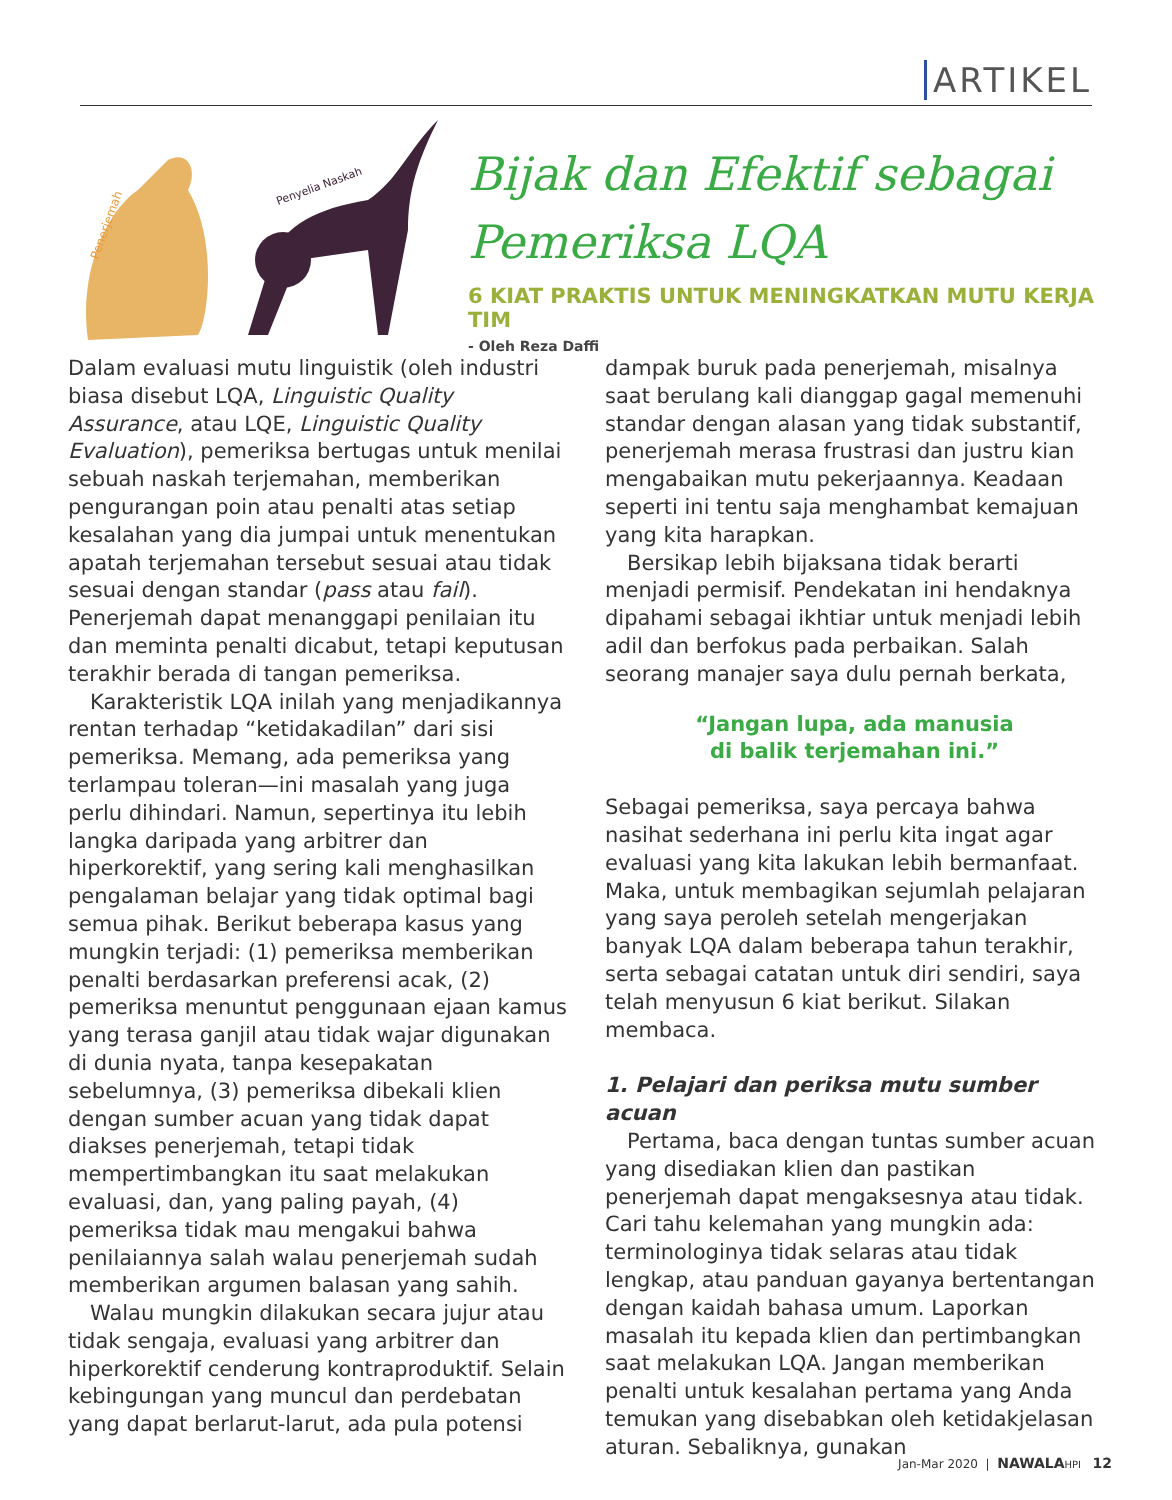ARTIKEL
Penerjemah
Penyelia Naskah
Bijak dan Efektif sebagai
Pemeriksa LQA
6 KIAT PRAKTIS UNTUK MENINGKATKAN MUTU KERJA TIM
- Oleh Reza Daffi
Dalam evaluasi mutu linguistik (oleh industri biasa disebut LQA, Linguistic Quality Assurance, atau LQE, Linguistic Quality Evaluation), pemeriksa bertugas untuk menilai sebuah naskah terjemahan, memberikan pengurangan poin atau penalti atas setiap kesalahan yang dia jumpai untuk menentukan apatah terjemahan tersebut sesuai atau tidak sesuai dengan standar (pass atau fail). Penerjemah dapat menanggapi penilaian itu dan meminta penalti dicabut, tetapi keputusan terakhir berada di tangan pemeriksa.
Karakteristik LQA inilah yang menjadikannya rentan terhadap “ketidakadilan” dari sisi pemeriksa. Memang, ada pemeriksa yang terlampau toleran—ini masalah yang juga perlu dihindari. Namun, sepertinya itu lebih langka daripada yang arbitrer dan hiperkorektif, yang sering kali menghasilkan pengalaman belajar yang tidak optimal bagi semua pihak. Berikut beberapa kasus yang mungkin terjadi: (1) pemeriksa memberikan penalti berdasarkan preferensi acak, (2) pemeriksa menuntut penggunaan ejaan kamus yang terasa ganjil atau tidak wajar digunakan di dunia nyata, tanpa kesepakatan sebelumnya, (3) pemeriksa dibekali klien dengan sumber acuan yang tidak dapat diakses penerjemah, tetapi tidak mempertimbangkan itu saat melakukan evaluasi, dan, yang paling payah, (4) pemeriksa tidak mau mengakui bahwa penilaiannya salah walau penerjemah sudah memberikan argumen balasan yang sahih.
Walau mungkin dilakukan secara jujur atau tidak sengaja, evaluasi yang arbitrer dan hiperkorektif cenderung kontraproduktif. Selain kebingungan yang muncul dan perdebatan yang dapat berlarut-larut, ada pula potensi
dampak buruk pada penerjemah, misalnya saat berulang kali dianggap gagal memenuhi standar dengan alasan yang tidak substantif, penerjemah merasa frustrasi dan justru kian mengabaikan mutu pekerjaannya. Keadaan seperti ini tentu saja menghambat kemajuan yang kita harapkan.
Bersikap lebih bijaksana tidak berarti menjadi permisif. Pendekatan ini hendaknya dipahami sebagai ikhtiar untuk menjadi lebih adil dan berfokus pada perbaikan. Salah seorang manajer saya dulu pernah berkata,
“Jangan lupa, ada manusia
di balik terjemahan ini.”
Sebagai pemeriksa, saya percaya bahwa nasihat sederhana ini perlu kita ingat agar evaluasi yang kita lakukan lebih bermanfaat. Maka, untuk membagikan sejumlah pelajaran yang saya peroleh setelah mengerjakan banyak LQA dalam beberapa tahun terakhir, serta sebagai catatan untuk diri sendiri, saya telah menyusun 6 kiat berikut. Silakan membaca.
1. Pelajari dan periksa mutu sumber acuan
Pertama, baca dengan tuntas sumber acuan yang disediakan klien dan pastikan penerjemah dapat mengaksesnya atau tidak. Cari tahu kelemahan yang mungkin ada: terminologinya tidak selaras atau tidak lengkap, atau panduan gayanya bertentangan dengan kaidah bahasa umum. Laporkan masalah itu kepada klien dan pertimbangkan saat melakukan LQA. Jangan memberikan penalti untuk kesalahan pertama yang Anda temukan yang disebabkan oleh ketidakjelasan aturan. Sebaliknya, gunakan
Jan-Mar 2020 | NAWALA HPI 12